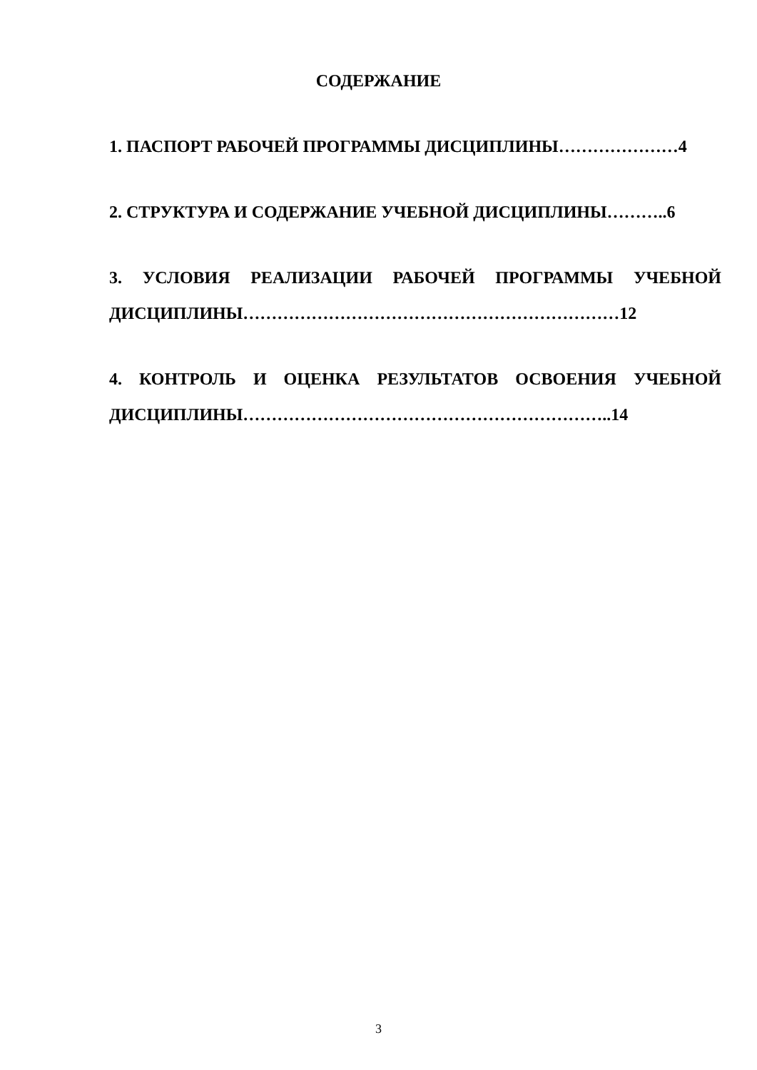СОДЕРЖАНИЕ
1. ПАСПОРТ РАБОЧЕЙ ПРОГРАММЫ ДИСЦИПЛИНЫ…………………4
2. СТРУКТУРА И СОДЕРЖАНИЕ УЧЕБНОЙ ДИСЦИПЛИНЫ………..6
3. УСЛОВИЯ РЕАЛИЗАЦИИ РАБОЧЕЙ ПРОГРАММЫ УЧЕБНОЙ ДИСЦИПЛИНЫ…………………………………………………………12
4. КОНТРОЛЬ И ОЦЕНКА РЕЗУЛЬТАТОВ ОСВОЕНИЯ УЧЕБНОЙ ДИСЦИПЛИНЫ………………………………………………………..14
3